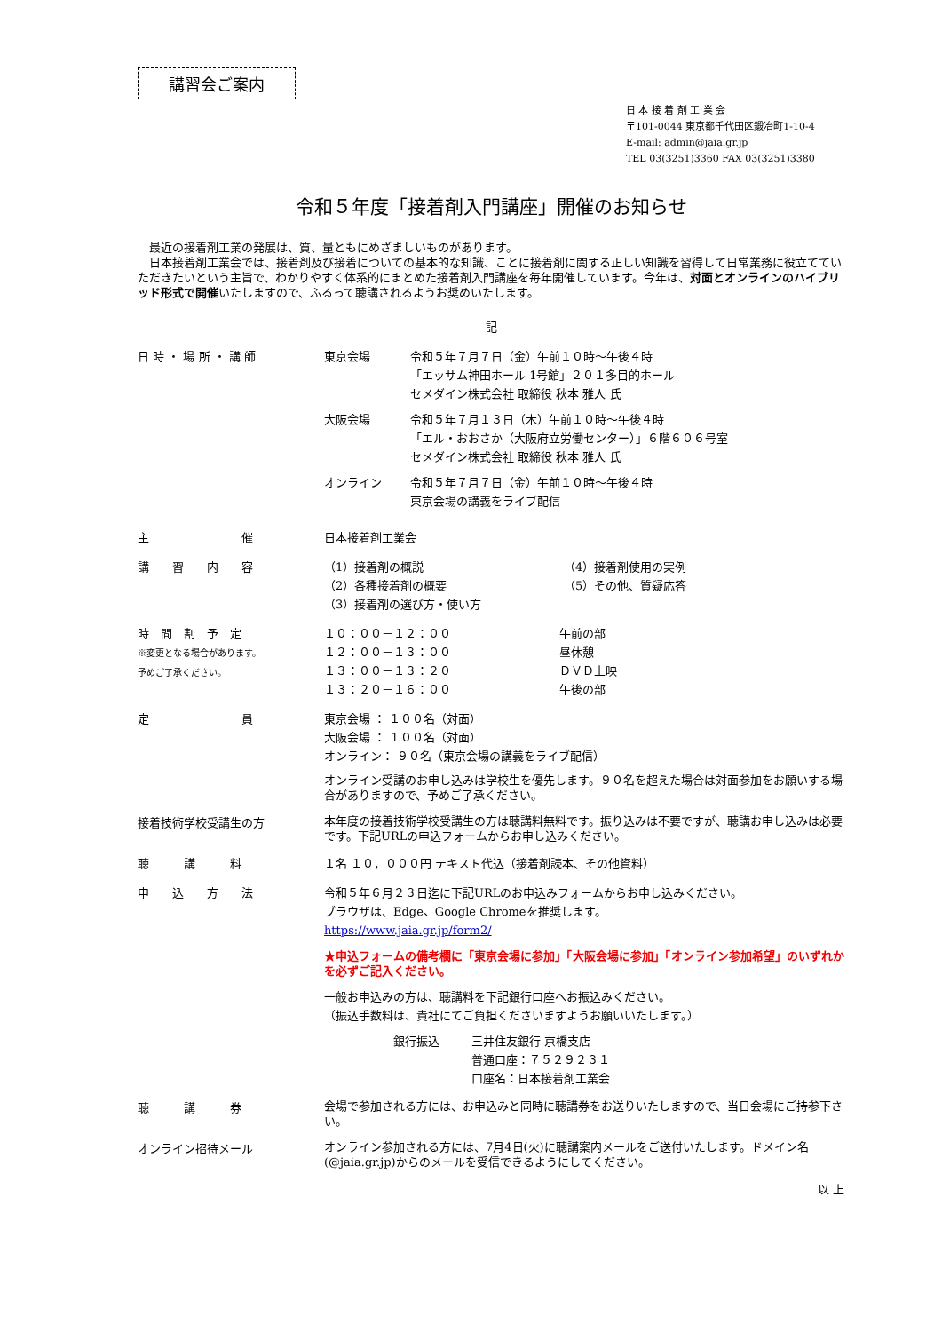講習会ご案内
日 本 接 着 剤 工 業 会
〒101-0044 東京都千代田区鍛冶町1-10-4
E-mail: admin@jaia.gr.jp
TEL 03(3251)3360 FAX 03(3251)3380
令和５年度「接着剤入門講座」開催のお知らせ
　最近の接着剤工業の発展は、質、量ともにめざましいものがあります。
　日本接着剤工業会では、接着剤及び接着についての基本的な知識、ことに接着剤に関する正しい知識を習得して日常業務に役立てていただきたいという主旨で、わかりやすく体系的にまとめた接着剤入門講座を毎年開催しています。今年は、対面とオンラインのハイブリッド形式で開催いたしますので、ふるって聴講されるようお奨めいたします。
記
日 時 ・ 場 所 ・ 講 師 東京会場 令和５年７月７日（金）午前１０時～午後４時
「エッサム神田ホール 1号館」２０１多目的ホール
セメダイン株式会社 取締役 秋本 雅人 氏
大阪会場 令和５年７月１３日（木）午前１０時～午後４時
「エル・おおさか（大阪府立労働センター）」６階６０６号室
セメダイン株式会社 取締役 秋本 雅人 氏
オンライン 令和５年７月７日（金）午前１０時～午後４時
東京会場の講義をライブ配信
主　　　　　　　　催 日本接着剤工業会
講　　習　　内　　容 （1）接着剤の概説
（2）各種接着剤の概要
（3）接着剤の選び方・使い方
（4）接着剤使用の実例
（5）その他、質疑応答
時　間　割　予　定
※変更となる場合があります。
予めご了承ください。
１０：００－１２：００
１２：００－１３：００
１３：００－１３：２０
１３：２０－１６：００
午前の部
昼休憩
ＤＶＤ上映
午後の部
定　　　　　　　　員 東京会場 ： １００名（対面）
大阪会場 ： １００名（対面）
オンライン： ９０名（東京会場の講義をライブ配信）
オンライン受講のお申し込みは学校生を優先します。９０名を超えた場合は対面参加をお願いする場合がありますので、予めご了承ください。
接着技術学校受講生の方
本年度の接着技術学校受講生の方は聴講料無料です。振り込みは不要ですが、聴講お申し込みは必要です。下記URLの申込フォームからお申し込みください。
聴　　　講　　　料 １名 １０，０００円 テキスト代込（接着剤読本、その他資料）
申　　込　　方　　法 令和５年６月２３日迄に下記URLのお申込みフォームからお申し込みください。
ブラウザは、Edge、Google Chromeを推奨します。
https://www.jaia.gr.jp/form2/
★申込フォームの備考欄に「東京会場に参加」「大阪会場に参加」「オンライン参加希望」のいずれかを必ずご記入ください。
一般お申込みの方は、聴講料を下記銀行口座へお振込みください。
（振込手数料は、貴社にてご負担くださいますようお願いいたします。）
銀行振込 三井住友銀行 京橋支店
普通口座：７５２９２３１
口座名：日本接着剤工業会
聴　　　講　　　券
会場で参加される方には、お申込みと同時に聴講券をお送りいたしますので、当日会場にご持参下さい。
オンライン招待メール
オンライン参加される方には、7月4日(火)に聴講案内メールをご送付いたします。ドメイン名(@jaia.gr.jp)からのメールを受信できるようにしてください。
以 上